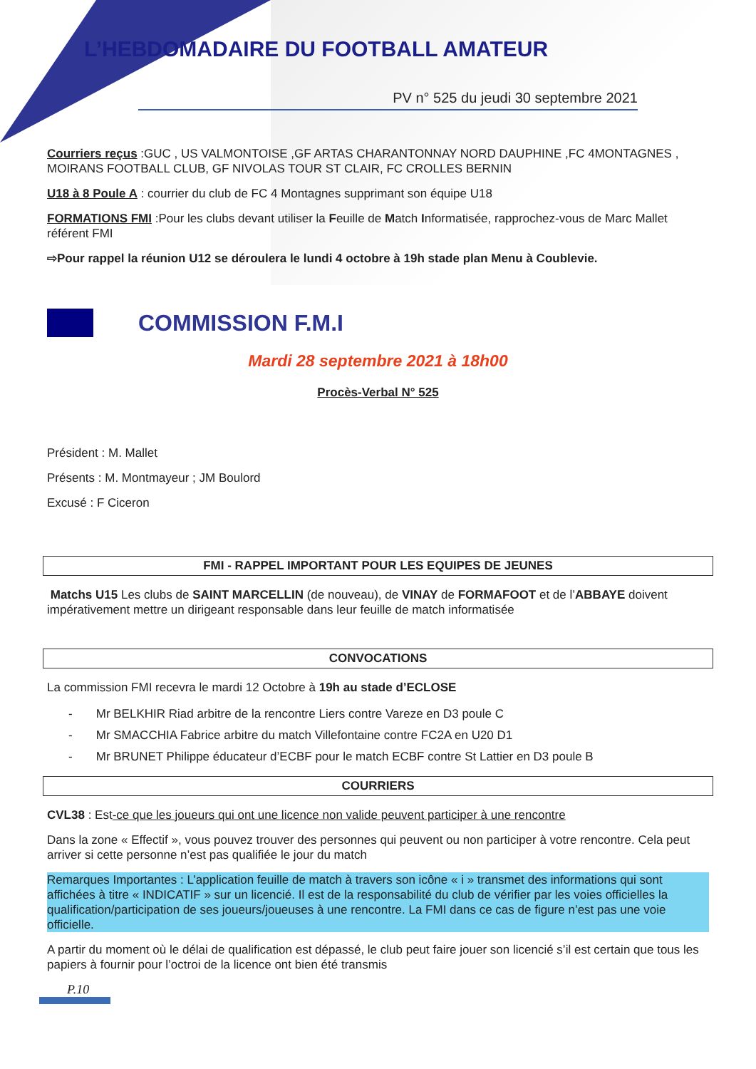L’HEBDOMADAIRE DU FOOTBALL AMATEUR
PV n° 525 du jeudi 30 septembre 2021
Courriers reçus :GUC , US VALMONTOISE ,GF ARTAS CHARANTONNAY NORD DAUPHINE ,FC 4MONTAGNES , MOIRANS FOOTBALL CLUB, GF NIVOLAS TOUR ST CLAIR, FC CROLLES BERNIN
U18 à 8 Poule A : courrier du club de FC 4 Montagnes supprimant son équipe U18
FORMATIONS FMI :Pour les clubs devant utiliser la Feuille de Match Informatisée, rapprochez-vous de Marc Mallet référent FMI
⇨Pour rappel la réunion U12 se déroulera le lundi 4 octobre à 19h stade plan Menu à Coublevie.
COMMISSION F.M.I
Mardi 28 septembre 2021 à 18h00
Procès-Verbal N° 525
Président : M. Mallet
Présents : M. Montmayeur ; JM Boulord
Excusé : F Ciceron
FMI - RAPPEL IMPORTANT POUR LES EQUIPES DE JEUNES
Matchs U15 Les clubs de SAINT MARCELLIN (de nouveau), de VINAY de FORMAFOOT et de l’ABBAYE doivent impérativement mettre un dirigeant responsable dans leur feuille de match informatisée
CONVOCATIONS
La commission FMI recevra le mardi 12 Octobre à 19h au stade d’ECLOSE
- Mr BELKHIR Riad arbitre de la rencontre Liers contre Vareze en D3 poule C
- Mr SMACCHIA Fabrice arbitre du match Villefontaine contre FC2A en U20 D1
- Mr BRUNET Philippe éducateur d’ECBF pour le match ECBF contre St Lattier en D3 poule B
COURRIERS
CVL38 : Est-ce que les joueurs qui ont une licence non valide peuvent participer à une rencontre
Dans la zone « Effectif », vous pouvez trouver des personnes qui peuvent ou non participer à votre rencontre. Cela peut arriver si cette personne n’est pas qualifiée le jour du match
Remarques Importantes : L’application feuille de match à travers son icône « i » transmet des informations qui sont affichées à titre « INDICATIF » sur un licencié. Il est de la responsabilité du club de vérifier par les voies officielles la qualification/participation de ses joueurs/joueuses à une rencontre. La FMI dans ce cas de figure n’est pas une voie officielle.
A partir du moment où le délai de qualification est dépassé, le club peut faire jouer son licencié s’il est certain que tous les papiers à fournir pour l’octroi de la licence ont bien été transmis
P.10